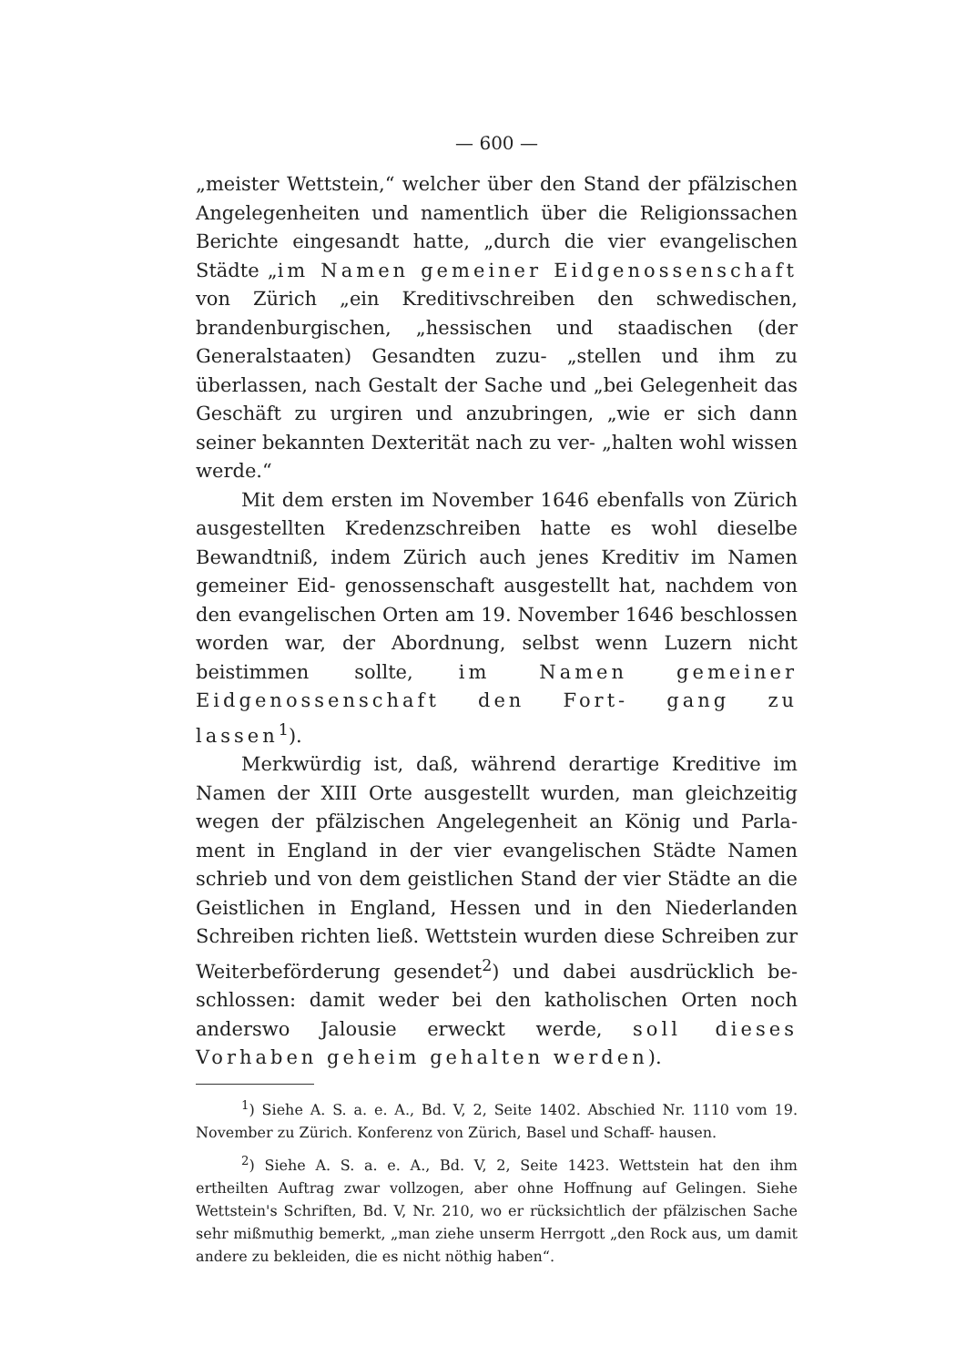— 600 —
„meister Wettstein,“ welcher über den Stand der pfälzischen Angelegenheiten und namentlich über die Religionssachen Berichte eingesandt hatte, „durch die vier evangelischen Städte „im Namen gemeiner Eidgenossenschaft von Zürich „ein Kreditivschreiben den schwedischen, brandenburgischen, „hessischen und staadischen (der Generalstaaten) Gesandten zuzu- „stellen und ihm zu überlassen, nach Gestalt der Sache und „bei Gelegenheit das Geschäft zu urgiren und anzubringen, „wie er sich dann seiner bekannten Dexterität nach zu ver- „halten wohl wissen werde.“
Mit dem ersten im November 1646 ebenfalls von Zürich ausgestellten Kredenzschreiben hatte es wohl dieselbe Bewandtniß, indem Zürich auch jenes Kreditiv im Namen gemeiner Eid- genossenschaft ausgestellt hat, nachdem von den evangelischen Orten am 19. November 1646 beschlossen worden war, der Abordnung, selbst wenn Luzern nicht beistimmen sollte, im Namen gemeiner Eidgenossenschaft den Fort- gang zu lassen<sup>1</sup>).
Merkwürdig ist, daß, während derartige Kreditive im Namen der XIII Orte ausgestellt wurden, man gleichzeitig wegen der pfälzischen Angelegenheit an König und Parla- ment in England in der vier evangelischen Städte Namen schrieb und von dem geistlichen Stand der vier Städte an die Geistlichen in England, Hessen und in den Niederlanden Schreiben richten ließ. Wettstein wurden diese Schreiben zur Weiterbeförderung gesendet<sup>2</sup>) und dabei ausdrücklich be- schlossen: damit weder bei den katholischen Orten noch anderswo Jalousie erweckt werde, soll dieses Vorhaben geheim gehalten werden).
<sup>1</sup>) Siehe A. S. a. e. A., Bd. V, 2, Seite 1402. Abschied Nr. 1110 vom 19. November zu Zürich. Konferenz von Zürich, Basel und Schaff- hausen.
<sup>2</sup>) Siehe A. S. a. e. A., Bd. V, 2, Seite 1423. Wettstein hat den ihm ertheilten Auftrag zwar vollzogen, aber ohne Hoffnung auf Gelingen. Siehe Wettstein's Schriften, Bd. V, Nr. 210, wo er rücksichtlich der pfälzischen Sache sehr mißmuthig bemerkt, „man ziehe unserm Herrgott „den Rock aus, um damit andere zu bekleiden, die es nicht nöthig haben“.